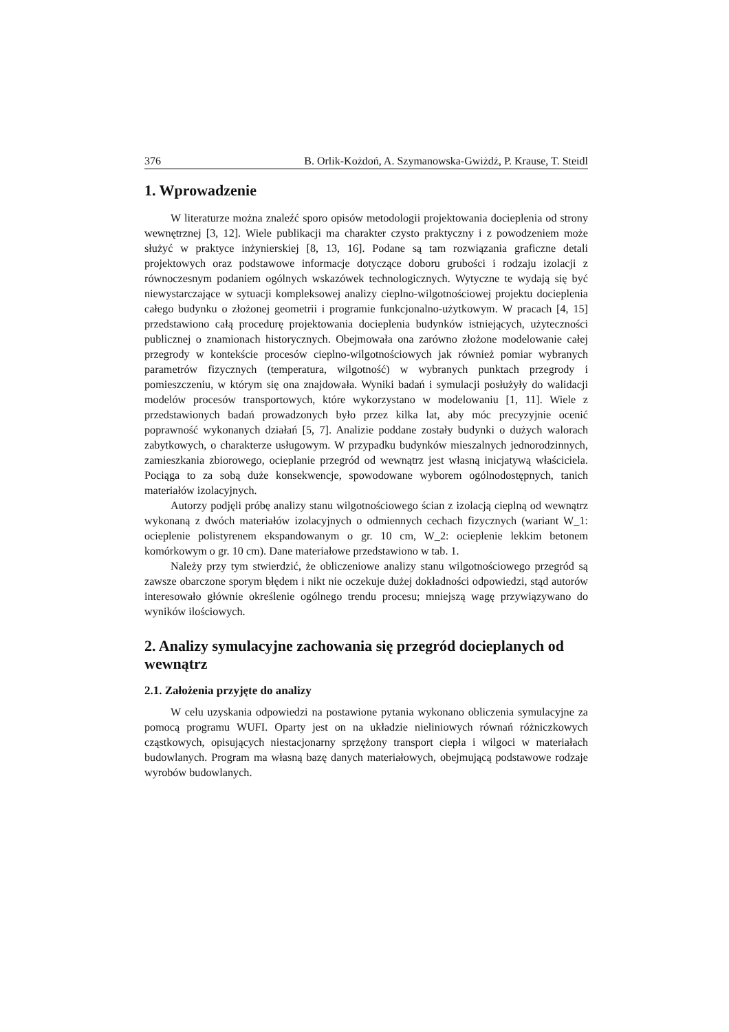376 B. Orlik-Kożdoń, A. Szymanowska-Gwiżdż, P. Krause, T. Steidl
1. Wprowadzenie
W literaturze można znaleźć sporo opisów metodologii projektowania docieplenia od strony wewnętrznej [3, 12]. Wiele publikacji ma charakter czysto praktyczny i z powodzeniem może służyć w praktyce inżynierskiej [8, 13, 16]. Podane są tam rozwiązania graficzne detali projektowych oraz podstawowe informacje dotyczące doboru grubości i rodzaju izolacji z równoczesnym podaniem ogólnych wskazówek technologicznych. Wytyczne te wydają się być niewystarczające w sytuacji kompleksowej analizy cieplno-wilgotnościowej projektu docieplenia całego budynku o złożonej geometrii i programie funkcjonalno-użytkowym. W pracach [4, 15] przedstawiono całą procedurę projektowania docieplenia budynków istniejących, użyteczności publicznej o znamionach historycznych. Obejmowała ona zarówno złożone modelowanie całej przegrody w kontekście procesów cieplno-wilgotnościowych jak również pomiar wybranych parametrów fizycznych (temperatura, wilgotność) w wybranych punktach przegrody i pomieszczeniu, w którym się ona znajdowała. Wyniki badań i symulacji posłużyły do walidacji modelów procesów transportowych, które wykorzystano w modelowaniu [1, 11]. Wiele z przedstawionych badań prowadzonych było przez kilka lat, aby móc precyzyjnie ocenić poprawność wykonanych działań [5, 7]. Analizie poddane zostały budynki o dużych walorach zabytkowych, o charakterze usługowym. W przypadku budynków mieszalnych jednorodzinnych, zamieszkania zbiorowego, ocieplanie przegród od wewnątrz jest własną inicjatywą właściciela. Pociąga to za sobą duże konsekwencje, spowodowane wyborem ogólnodostępnych, tanich materiałów izolacyjnych.
Autorzy podjęli próbę analizy stanu wilgotnościowego ścian z izolacją cieplną od wewnątrz wykonaną z dwóch materiałów izolacyjnych o odmiennych cechach fizycznych (wariant W_1: ocieplenie polistyrenem ekspandowanym o gr. 10 cm, W_2: ocieplenie lekkim betonem komórkowym o gr. 10 cm). Dane materiałowe przedstawiono w tab. 1.
Należy przy tym stwierdzić, że obliczeniowe analizy stanu wilgotnościowego przegród są zawsze obarczone sporym błędem i nikt nie oczekuje dużej dokładności odpowiedzi, stąd autorów interesowało głównie określenie ogólnego trendu procesu; mniejszą wagę przywiązywano do wyników ilościowych.
2. Analizy symulacyjne zachowania się przegród docieplanych od wewnątrz
2.1. Założenia przyjęte do analizy
W celu uzyskania odpowiedzi na postawione pytania wykonano obliczenia symulacyjne za pomocą programu WUFI. Oparty jest on na układzie nieliniowych równań różniczkowych cząstkowych, opisujących niestacjonarny sprzężony transport ciepła i wilgoci w materiałach budowlanych. Program ma własną bazę danych materiałowych, obejmującą podstawowe rodzaje wyrobów budowlanych.